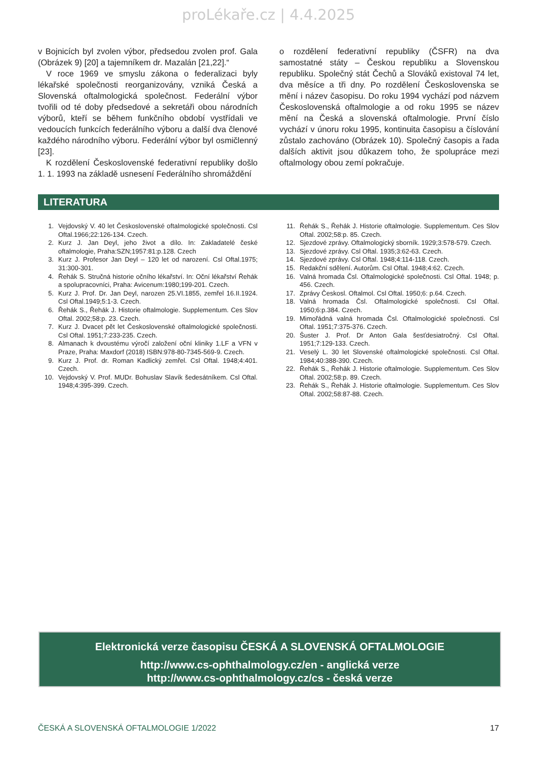proLékaře.cz | 4.4.2025
v Bojnicích byl zvolen výbor, předsedou zvolen prof. Gala (Obrázek 9) [20] a tajemníkem dr. Mazalán [21,22].“
V roce 1969 ve smyslu zákona o federalizaci byly lékařské společnosti reorganizovány, vzniká Česká a Slovenská oftalmologická společnost. Federální výbor tvořili od té doby předsedové a sekretáři obou národních výborů, kteří se během funkčního období vystřídali ve vedoucích funkcích federálního výboru a další dva členové každého národního výboru. Federální výbor byl osmičlenný [23].
K rozdělení Československé federativní republiky došlo 1. 1. 1993 na základě usnesení Federálního shromáždění
o rozdělení federativní republiky (ČSFR) na dva samostatné státy – Českou republiku a Slovenskou republiku. Společný stát Čechů a Slováků existoval 74 let, dva měsíce a tři dny. Po rozdělení Československa se mění i název časopisu. Do roku 1994 vychází pod názvem Československá oftalmologie a od roku 1995 se název mění na Česká a slovenská oftalmologie. První číslo vychází v únoru roku 1995, kontinuita časopisu a číslování zůstalo zachováno (Obrázek 10). Společný časopis a řada dalších aktivit jsou důkazem toho, že spolupráce mezi oftalmology obou zemí pokračuje.
LITERATURA
1. Vejdovský V. 40 let Československé oftalmologické společnosti. Csl Oftal.1966;22:126-134. Czech.
2. Kurz J. Jan Deyl, jeho život a dílo. In: Zakladatelé české oftalmologie, Praha:SZN;1957:81:p.128. Czech
3. Kurz J. Profesor Jan Deyl – 120 let od narození. Csl Oftal.1975; 31:300-301.
4. Řehák S. Stručná historie očního lékařství. In: Oční lékařství Řehák a spolupracovníci, Praha: Avicenum:1980;199-201. Czech.
5. Kurz J. Prof. Dr. Jan Deyl, narozen 25.VI.1855, zemřel 16.II.1924. Csl Oftal.1949;5:1-3. Czech.
6. Řehák S., Řehák J. Historie oftalmologie. Supplementum. Ces Slov Oftal. 2002;58:p. 23. Czech.
7. Kurz J. Dvacet pět let Československé oftalmologické společnosti. Csl Oftal. 1951;7:233-235. Czech.
8. Almanach k dvoustému výročí založení oční kliniky 1.LF a VFN v Praze, Praha: Maxdorf (2018) ISBN:978-80-7345-569-9. Czech.
9. Kurz J. Prof. dr. Roman Kadlický zemřel. Csl Oftal. 1948;4:401. Czech.
10. Vejdovský V. Prof. MUDr. Bohuslav Slavík šedesátníkem. Csl Oftal. 1948;4:395-399. Czech.
11. Řehák S., Řehák J. Historie oftalmologie. Supplementum. Ces Slov Oftal. 2002;58:p. 85. Czech.
12. Sjezdové zprávy. Oftalmologický sborník. 1929;3:578-579. Czech.
13. Sjezdové zprávy. Csl Oftal. 1935;3:62-63. Czech.
14. Sjezdové zprávy. Csl Oftal. 1948;4:114-118. Czech.
15. Redakční sdělení. Autorům. Csl Oftal. 1948;4:62. Czech.
16. Valná hromada Čsl. Oftalmologické společnosti. Csl Oftal. 1948; p. 456. Czech.
17. Zprávy Českosl. Oftalmol. Csl Oftal. 1950;6: p.64. Czech.
18. Valná hromada Čsl. Oftalmologické společnosti. Csl Oftal. 1950;6:p.384. Czech.
19. Mimořádná valná hromada Čsl. Oftalmologické společnosti. Csl Oftal. 1951;7:375-376. Czech.
20. Šuster J. Prof. Dr Anton Gala šesťdesiatročný. Csl Oftal. 1951;7:129-133. Czech.
21. Veselý L. 30 let Slovenské oftalmologické společnosti. Csl Oftal. 1984;40:388-390. Czech.
22. Řehák S., Řehák J. Historie oftalmologie. Supplementum. Ces Slov Oftal. 2002;58:p. 89. Czech.
23. Řehák S., Řehák J. Historie oftalmologie. Supplementum. Ces Slov Oftal. 2002;58:87-88. Czech.
Elektronická verze časopisu ČESKÁ A SLOVENSKÁ OFTALMOLOGIE
http://www.cs-ophthalmology.cz/en - anglická verze
http://www.cs-ophthalmology.cz/cs - česká verze
ČESKÁ A SLOVENSKÁ OFTALMOLOGIE 1/2022 17